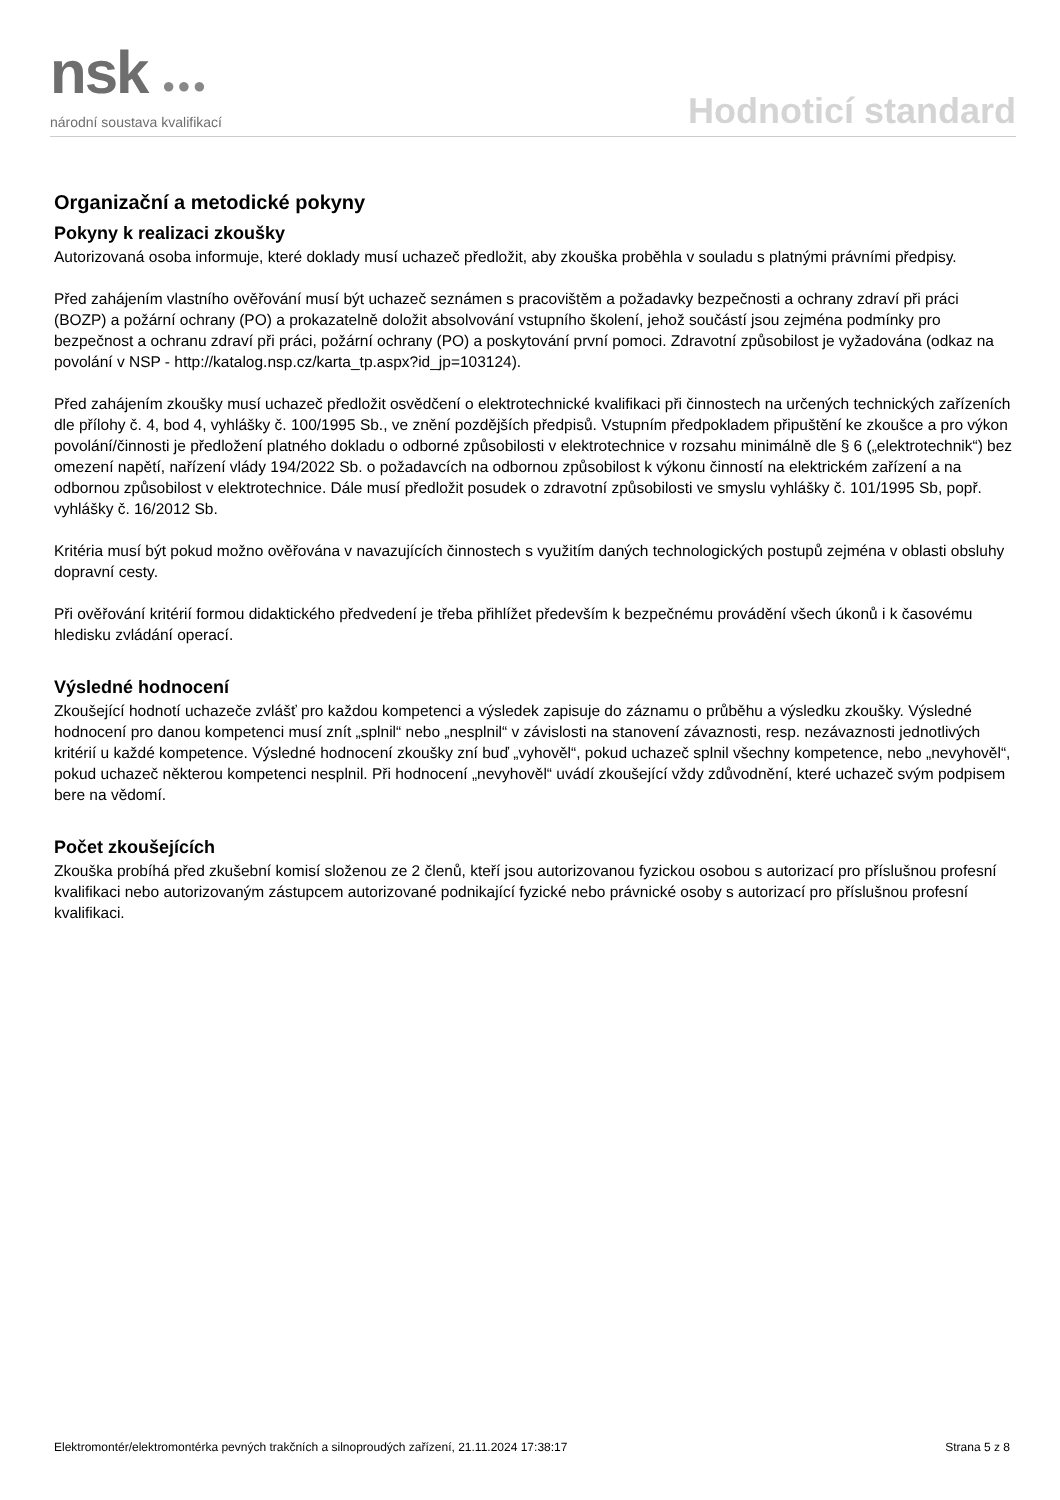nsk ●●●
národní soustava kvalifikací
Hodnoticí standard
Organizační a metodické pokyny
Pokyny k realizaci zkoušky
Autorizovaná osoba informuje, které doklady musí uchazeč předložit, aby zkouška proběhla v souladu s platnými právními předpisy.
Před zahájením vlastního ověřování musí být uchazeč seznámen s pracovištěm a požadavky bezpečnosti a ochrany zdraví při práci (BOZP) a požární ochrany (PO) a prokazatelně doložit absolvování vstupního školení, jehož součástí jsou zejména podmínky pro bezpečnost a ochranu zdraví při práci, požární ochrany (PO) a poskytování první pomoci. Zdravotní způsobilost je vyžadována (odkaz na povolání v NSP - http://katalog.nsp.cz/karta_tp.aspx?id_jp=103124).
Před zahájením zkoušky musí uchazeč předložit osvědčení o elektrotechnické kvalifikaci při činnostech na určených technických zařízeních dle přílohy č. 4, bod 4, vyhlášky č. 100/1995 Sb., ve znění pozdějších předpisů. Vstupním předpokladem připuštění ke zkoušce a pro výkon povolání/činnosti je předložení platného dokladu o odborné způsobilosti v elektrotechnice v rozsahu minimálně dle § 6 („elektrotechnik“) bez omezení napětí, nařízení vlády 194/2022 Sb. o požadavcích na odbornou způsobilost k výkonu činností na elektrickém zařízení a na odbornou způsobilost v elektrotechnice. Dále musí předložit posudek o zdravotní způsobilosti ve smyslu vyhlášky č. 101/1995 Sb, popř. vyhlášky č. 16/2012 Sb.
Kritéria musí být pokud možno ověřována v navazujících činnostech s využitím daných technologických postupů zejména v oblasti obsluhy dopravní cesty.
Při ověřování kritérií formou didaktického předvedení je třeba přihlížet především k bezpečnému provádění všech úkonů i k časovému hledisku zvládání operací.
Výsledné hodnocení
Zkoušející hodnotí uchazeče zvlášť pro každou kompetenci a výsledek zapisuje do záznamu o průběhu a výsledku zkoušky. Výsledné hodnocení pro danou kompetenci musí znít „splnil“ nebo „nesplnil“ v závislosti na stanovení závaznosti, resp. nezávaznosti jednotlivých kritérií u každé kompetence. Výsledné hodnocení zkoušky zní buď „vyhověl“, pokud uchazeč splnil všechny kompetence, nebo „nevyhověl“, pokud uchazeč některou kompetenci nesplnil. Při hodnocení „nevyhověl“ uvádí zkoušející vždy zdůvodnění, které uchazeč svým podpisem bere na vědomí.
Počet zkoušejících
Zkouška probíhá před zkušební komisí složenou ze 2 členů, kteří jsou autorizovanou fyzickou osobou s autorizací pro příslušnou profesní kvalifikaci nebo autorizovaným zástupcem autorizované podnikající fyzické nebo právnické osoby s autorizací pro příslušnou profesní kvalifikaci.
Elektromontér/elektromontérka pevných trakčních a silnoproudých zařízení, 21.11.2024 17:38:17 Strana 5 z 8